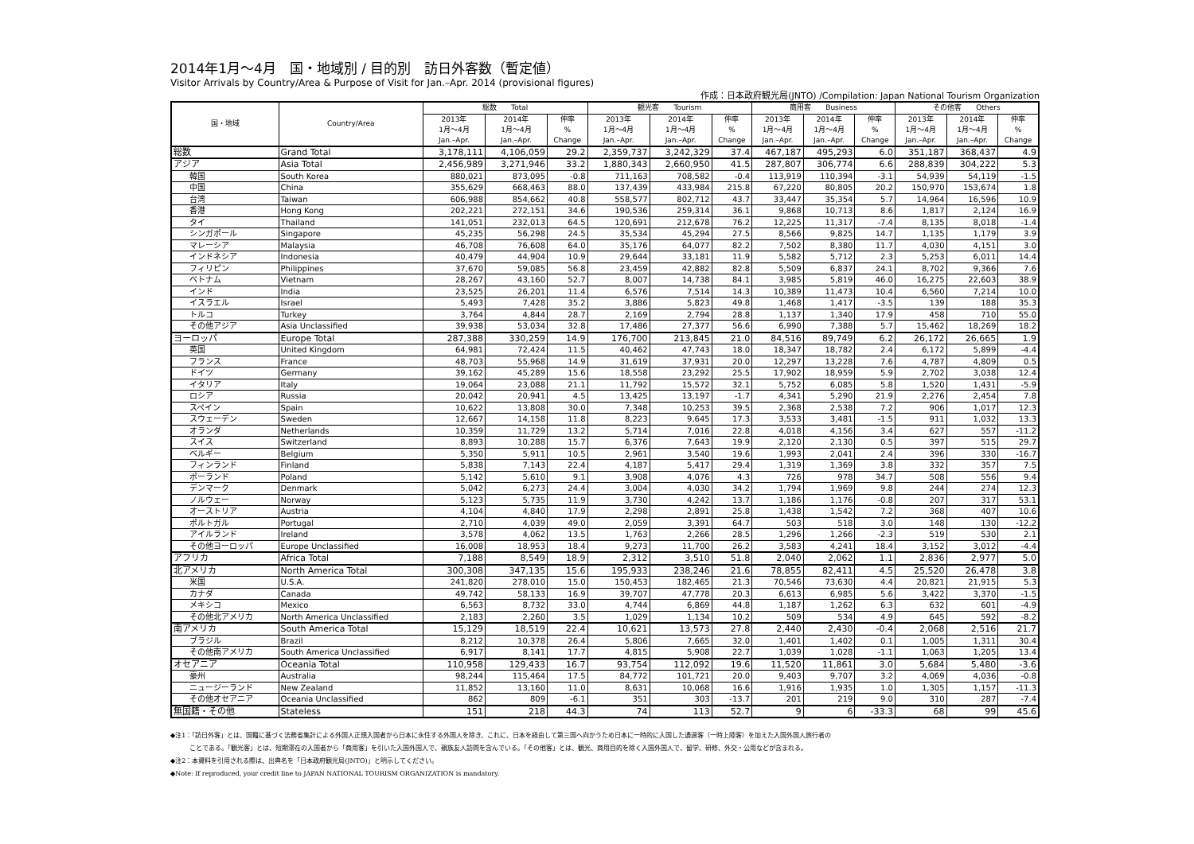2014年1月～4月　国・地域別 / 目的別　訪日外客数（暫定値）
Visitor Arrivals by Country/Area & Purpose of Visit for Jan.–Apr. 2014 (provisional figures)
作成：日本政府観光局(JNTO) /Compilation: Japan National Tourism Organization
| 国・地域 | Country/Area | 総数 Total | | | 観光客 Tourism | | | 商用客 Business | | | その他客 Others | | |
| --- | --- | --- | --- | --- | --- | --- | --- | --- | --- | --- | --- | --- | --- |
| | | 2013年 1月～4月 Jan.–Apr. | 2014年 1月～4月 Jan.–Apr. | 伸率 % Change | 2013年 1月～4月 Jan.–Apr. | 2014年 1月～4月 Jan.–Apr. | 伸率 % Change | 2013年 1月～4月 Jan.–Apr. | 2014年 1月～4月 Jan.–Apr. | 伸率 % Change | 2013年 1月～4月 Jan.–Apr. | 2014年 1月～4月 Jan.–Apr. | 伸率 % Change |
| 総数 | Grand Total | 3,178,111 | 4,106,059 | 29.2 | 2,359,737 | 3,242,329 | 37.4 | 467,187 | 495,293 | 6.0 | 351,187 | 368,437 | 4.9 |
| アジア | Asia Total | 2,456,989 | 3,271,946 | 33.2 | 1,880,343 | 2,660,950 | 41.5 | 287,807 | 306,774 | 6.6 | 288,839 | 304,222 | 5.3 |
| 韓国 | South Korea | 880,021 | 873,095 | -0.8 | 711,163 | 708,582 | -0.4 | 113,919 | 110,394 | -3.1 | 54,939 | 54,119 | -1.5 |
| 中国 | China | 355,629 | 668,463 | 88.0 | 137,439 | 433,984 | 215.8 | 67,220 | 80,805 | 20.2 | 150,970 | 153,674 | 1.8 |
| 台湾 | Taiwan | 606,988 | 854,662 | 40.8 | 558,577 | 802,712 | 43.7 | 33,447 | 35,354 | 5.7 | 14,964 | 16,596 | 10.9 |
| 香港 | Hong Kong | 202,221 | 272,151 | 34.6 | 190,536 | 259,314 | 36.1 | 9,868 | 10,713 | 8.6 | 1,817 | 2,124 | 16.9 |
| タイ | Thailand | 141,051 | 232,013 | 64.5 | 120,691 | 212,678 | 76.2 | 12,225 | 11,317 | -7.4 | 8,135 | 8,018 | -1.4 |
| シンガポール | Singapore | 45,235 | 56,298 | 24.5 | 35,534 | 45,294 | 27.5 | 8,566 | 9,825 | 14.7 | 1,135 | 1,179 | 3.9 |
| マレーシア | Malaysia | 46,708 | 76,608 | 64.0 | 35,176 | 64,077 | 82.2 | 7,502 | 8,380 | 11.7 | 4,030 | 4,151 | 3.0 |
| インドネシア | Indonesia | 40,479 | 44,904 | 10.9 | 29,644 | 33,181 | 11.9 | 5,582 | 5,712 | 2.3 | 5,253 | 6,011 | 14.4 |
| フィリピン | Philippines | 37,670 | 59,085 | 56.8 | 23,459 | 42,882 | 82.8 | 5,509 | 6,837 | 24.1 | 8,702 | 9,366 | 7.6 |
| ベトナム | Vietnam | 28,267 | 43,160 | 52.7 | 8,007 | 14,738 | 84.1 | 3,985 | 5,819 | 46.0 | 16,275 | 22,603 | 38.9 |
| インド | India | 23,525 | 26,201 | 11.4 | 6,576 | 7,514 | 14.3 | 10,389 | 11,473 | 10.4 | 6,560 | 7,214 | 10.0 |
| イスラエル | Israel | 5,493 | 7,428 | 35.2 | 3,886 | 5,823 | 49.8 | 1,468 | 1,417 | -3.5 | 139 | 188 | 35.3 |
| トルコ | Turkey | 3,764 | 4,844 | 28.7 | 2,169 | 2,794 | 28.8 | 1,137 | 1,340 | 17.9 | 458 | 710 | 55.0 |
| その他アジア | Asia Unclassified | 39,938 | 53,034 | 32.8 | 17,486 | 27,377 | 56.6 | 6,990 | 7,388 | 5.7 | 15,462 | 18,269 | 18.2 |
| ヨーロッパ | Europe Total | 287,388 | 330,259 | 14.9 | 176,700 | 213,845 | 21.0 | 84,516 | 89,749 | 6.2 | 26,172 | 26,665 | 1.9 |
| 英国 | United Kingdom | 64,981 | 72,424 | 11.5 | 40,462 | 47,743 | 18.0 | 18,347 | 18,782 | 2.4 | 6,172 | 5,899 | -4.4 |
| フランス | France | 48,703 | 55,968 | 14.9 | 31,619 | 37,931 | 20.0 | 12,297 | 13,228 | 7.6 | 4,787 | 4,809 | 0.5 |
| ドイツ | Germany | 39,162 | 45,289 | 15.6 | 18,558 | 23,292 | 25.5 | 17,902 | 18,959 | 5.9 | 2,702 | 3,038 | 12.4 |
| イタリア | Italy | 19,064 | 23,088 | 21.1 | 11,792 | 15,572 | 32.1 | 5,752 | 6,085 | 5.8 | 1,520 | 1,431 | -5.9 |
| ロシア | Russia | 20,042 | 20,941 | 4.5 | 13,425 | 13,197 | -1.7 | 4,341 | 5,290 | 21.9 | 2,276 | 2,454 | 7.8 |
| スペイン | Spain | 10,622 | 13,808 | 30.0 | 7,348 | 10,253 | 39.5 | 2,368 | 2,538 | 7.2 | 906 | 1,017 | 12.3 |
| スウェーデン | Sweden | 12,667 | 14,158 | 11.8 | 8,223 | 9,645 | 17.3 | 3,533 | 3,481 | -1.5 | 911 | 1,032 | 13.3 |
| オランダ | Netherlands | 10,359 | 11,729 | 13.2 | 5,714 | 7,016 | 22.8 | 4,018 | 4,156 | 3.4 | 627 | 557 | -11.2 |
| スイス | Switzerland | 8,893 | 10,288 | 15.7 | 6,376 | 7,643 | 19.9 | 2,120 | 2,130 | 0.5 | 397 | 515 | 29.7 |
| ベルギー | Belgium | 5,350 | 5,911 | 10.5 | 2,961 | 3,540 | 19.6 | 1,993 | 2,041 | 2.4 | 396 | 330 | -16.7 |
| フィンランド | Finland | 5,838 | 7,143 | 22.4 | 4,187 | 5,417 | 29.4 | 1,319 | 1,369 | 3.8 | 332 | 357 | 7.5 |
| ポーランド | Poland | 5,142 | 5,610 | 9.1 | 3,908 | 4,076 | 4.3 | 726 | 978 | 34.7 | 508 | 556 | 9.4 |
| デンマーク | Denmark | 5,042 | 6,273 | 24.4 | 3,004 | 4,030 | 34.2 | 1,794 | 1,969 | 9.8 | 244 | 274 | 12.3 |
| ノルウェー | Norway | 5,123 | 5,735 | 11.9 | 3,730 | 4,242 | 13.7 | 1,186 | 1,176 | -0.8 | 207 | 317 | 53.1 |
| オーストリア | Austria | 4,104 | 4,840 | 17.9 | 2,298 | 2,891 | 25.8 | 1,438 | 1,542 | 7.2 | 368 | 407 | 10.6 |
| ポルトガル | Portugal | 2,710 | 4,039 | 49.0 | 2,059 | 3,391 | 64.7 | 503 | 518 | 3.0 | 148 | 130 | -12.2 |
| アイルランド | Ireland | 3,578 | 4,062 | 13.5 | 1,763 | 2,266 | 28.5 | 1,296 | 1,266 | -2.3 | 519 | 530 | 2.1 |
| その他ヨーロッパ | Europe Unclassified | 16,008 | 18,953 | 18.4 | 9,273 | 11,700 | 26.2 | 3,583 | 4,241 | 18.4 | 3,152 | 3,012 | -4.4 |
| アフリカ | Africa Total | 7,188 | 8,549 | 18.9 | 2,312 | 3,510 | 51.8 | 2,040 | 2,062 | 1.1 | 2,836 | 2,977 | 5.0 |
| 北アメリカ | North America Total | 300,308 | 347,135 | 15.6 | 195,933 | 238,246 | 21.6 | 78,855 | 82,411 | 4.5 | 25,520 | 26,478 | 3.8 |
| 米国 | U.S.A. | 241,820 | 278,010 | 15.0 | 150,453 | 182,465 | 21.3 | 70,546 | 73,630 | 4.4 | 20,821 | 21,915 | 5.3 |
| カナダ | Canada | 49,742 | 58,133 | 16.9 | 39,707 | 47,778 | 20.3 | 6,613 | 6,985 | 5.6 | 3,422 | 3,370 | -1.5 |
| メキシコ | Mexico | 6,563 | 8,732 | 33.0 | 4,744 | 6,869 | 44.8 | 1,187 | 1,262 | 6.3 | 632 | 601 | -4.9 |
| その他北アメリカ | North America Unclassified | 2,183 | 2,260 | 3.5 | 1,029 | 1,134 | 10.2 | 509 | 534 | 4.9 | 645 | 592 | -8.2 |
| 南アメリカ | South America Total | 15,129 | 18,519 | 22.4 | 10,621 | 13,573 | 27.8 | 2,440 | 2,430 | -0.4 | 2,068 | 2,516 | 21.7 |
| ブラジル | Brazil | 8,212 | 10,378 | 26.4 | 5,806 | 7,665 | 32.0 | 1,401 | 1,402 | 0.1 | 1,005 | 1,311 | 30.4 |
| その他南アメリカ | South America Unclassified | 6,917 | 8,141 | 17.7 | 4,815 | 5,908 | 22.7 | 1,039 | 1,028 | -1.1 | 1,063 | 1,205 | 13.4 |
| オセアニア | Oceania Total | 110,958 | 129,433 | 16.7 | 93,754 | 112,092 | 19.6 | 11,520 | 11,861 | 3.0 | 5,684 | 5,480 | -3.6 |
| 豪州 | Australia | 98,244 | 115,464 | 17.5 | 84,772 | 101,721 | 20.0 | 9,403 | 9,707 | 3.2 | 4,069 | 4,036 | -0.8 |
| ニュージーランド | New Zealand | 11,852 | 13,160 | 11.0 | 8,631 | 10,068 | 16.6 | 1,916 | 1,935 | 1.0 | 1,305 | 1,157 | -11.3 |
| その他オセアニア | Oceania Unclassified | 862 | 809 | -6.1 | 351 | 303 | -13.7 | 201 | 219 | 9.0 | 310 | 287 | -7.4 |
| 無国籍・その他 | Stateless | 151 | 218 | 44.3 | 74 | 113 | 52.7 | 9 | 6 | -33.3 | 68 | 99 | 45.6 |
◆注1：「訪日外客」とは、国籍に基づく法務省集計による外国人正規入国者から日本に永住する外国人を除き、これに、日本を経由して第三国へ向かうため日本に一時的に入国した通過客（一時上陸客）を加えた入国外国人旅行者の
　　　ことである。「観光客」とは、短期滞在の入国者から「商用客」を引いた入国外国人で、親族友人訪問を含んでいる。「その他客」とは、観光、商用目的を除く入国外国人で、留学、研修、外交・公用などが含まれる。
◆注2：本資料を引用される際は、出典名を「日本政府観光局(JNTO)」と明示してください。
◆Note: If reproduced, your credit line to JAPAN NATIONAL TOURISM ORGANIZATION is mandatory.